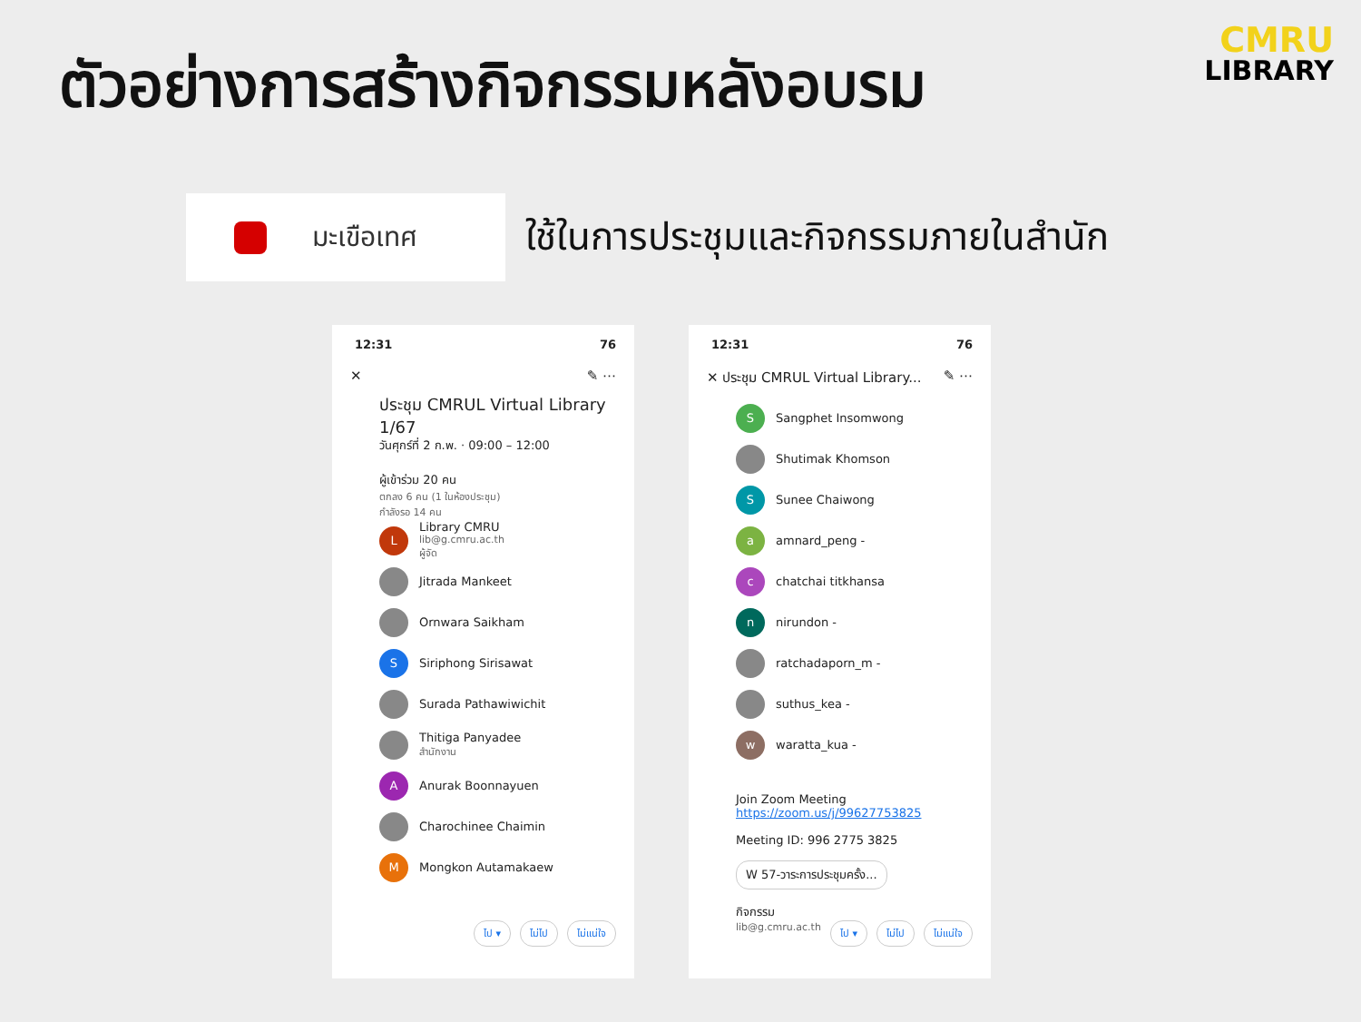ตัวอย่างการสร้างกิจกรรมหลังอบรม
CMRU
LIBRARY
มะเขือเทศ
ใช้ในการประชุมและกิจกรรมภายในสำนัก
12:31 76
✕ ✎ ⋯
ประชุม CMRUL Virtual Library 1/67
วันศุกร์ที่ 2 ก.พ. · 09:00 – 12:00
ผู้เข้าร่วม 20 คน
ตกลง 6 คน (1 ในห้องประชุม)
กำลังรอ 14 คน
L
Library CMRU
lib@g.cmru.ac.th
ผู้จัด
Jitrada Mankeet
Ornwara Saikham
S
Siriphong Sirisawat
Surada Pathawiwichit
Thitiga Panyadee
สำนักงาน
A
Anurak Boonnayuen
Charochinee Chaimin
M
Mongkon Autamakaew
ไป ▾ ไม่ไป ไม่แน่ใจ
12:31 76
✕ ประชุม CMRUL Virtual Library... ✎ ⋯
S
Sangphet Insomwong
Shutimak Khomson
S
Sunee Chaiwong
a
amnard_peng -
c
chatchai titkhansa
n
nirundon -
ratchadaporn_m -
suthus_kea -
w
waratta_kua -
Join Zoom Meeting
https://zoom.us/j/99627753825
Meeting ID: 996 2775 3825
W 57-วาระการประชุมครั้ง...
กิจกรรม
lib@g.cmru.ac.th
ไป ▾ ไม่ไป ไม่แน่ใจ